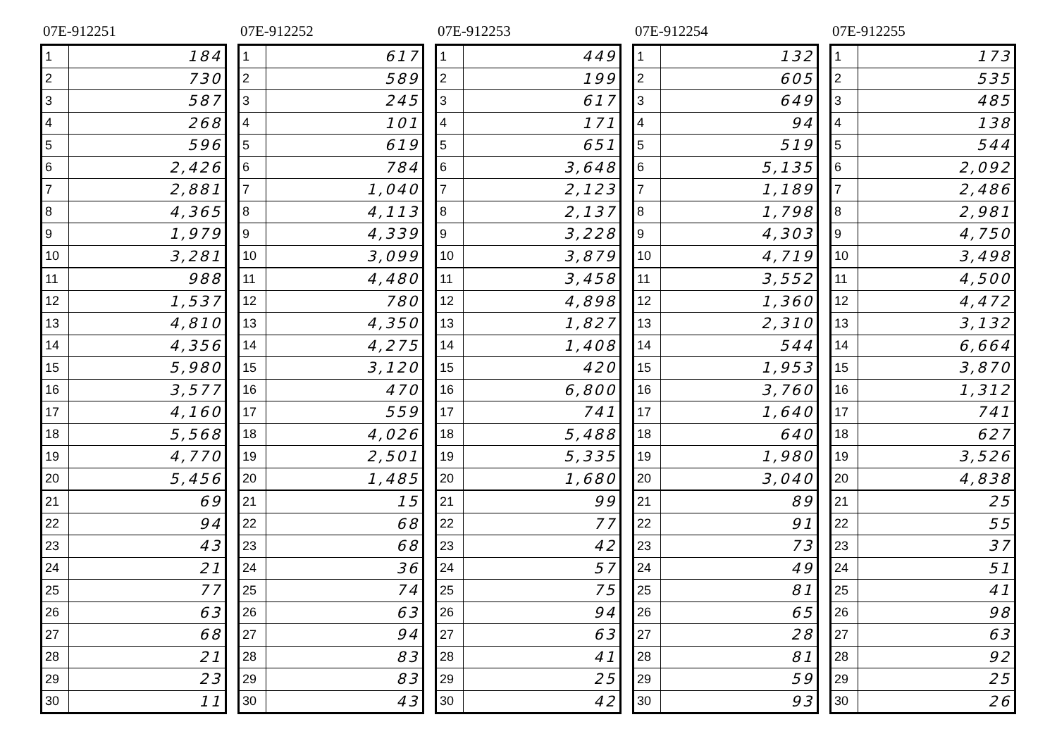07E-912251
| 1 | 184 |
| 2 | 730 |
| 3 | 587 |
| 4 | 268 |
| 5 | 596 |
| 6 | 2,426 |
| 7 | 2,881 |
| 8 | 4,365 |
| 9 | 1,979 |
| 10 | 3,281 |
| 11 | 988 |
| 12 | 1,537 |
| 13 | 4,810 |
| 14 | 4,356 |
| 15 | 5,980 |
| 16 | 3,577 |
| 17 | 4,160 |
| 18 | 5,568 |
| 19 | 4,770 |
| 20 | 5,456 |
| 21 | 69 |
| 22 | 94 |
| 23 | 43 |
| 24 | 21 |
| 25 | 77 |
| 26 | 63 |
| 27 | 68 |
| 28 | 21 |
| 29 | 23 |
| 30 | 11 |
07E-912252
| 1 | 617 |
| 2 | 589 |
| 3 | 245 |
| 4 | 101 |
| 5 | 619 |
| 6 | 784 |
| 7 | 1,040 |
| 8 | 4,113 |
| 9 | 4,339 |
| 10 | 3,099 |
| 11 | 4,480 |
| 12 | 780 |
| 13 | 4,350 |
| 14 | 4,275 |
| 15 | 3,120 |
| 16 | 470 |
| 17 | 559 |
| 18 | 4,026 |
| 19 | 2,501 |
| 20 | 1,485 |
| 21 | 15 |
| 22 | 68 |
| 23 | 68 |
| 24 | 36 |
| 25 | 74 |
| 26 | 63 |
| 27 | 94 |
| 28 | 83 |
| 29 | 83 |
| 30 | 43 |
07E-912253
| 1 | 449 |
| 2 | 199 |
| 3 | 617 |
| 4 | 171 |
| 5 | 651 |
| 6 | 3,648 |
| 7 | 2,123 |
| 8 | 2,137 |
| 9 | 3,228 |
| 10 | 3,879 |
| 11 | 3,458 |
| 12 | 4,898 |
| 13 | 1,827 |
| 14 | 1,408 |
| 15 | 420 |
| 16 | 6,800 |
| 17 | 741 |
| 18 | 5,488 |
| 19 | 5,335 |
| 20 | 1,680 |
| 21 | 99 |
| 22 | 77 |
| 23 | 42 |
| 24 | 57 |
| 25 | 75 |
| 26 | 94 |
| 27 | 63 |
| 28 | 41 |
| 29 | 25 |
| 30 | 42 |
07E-912254
| 1 | 132 |
| 2 | 605 |
| 3 | 649 |
| 4 | 94 |
| 5 | 519 |
| 6 | 5,135 |
| 7 | 1,189 |
| 8 | 1,798 |
| 9 | 4,303 |
| 10 | 4,719 |
| 11 | 3,552 |
| 12 | 1,360 |
| 13 | 2,310 |
| 14 | 544 |
| 15 | 1,953 |
| 16 | 3,760 |
| 17 | 1,640 |
| 18 | 640 |
| 19 | 1,980 |
| 20 | 3,040 |
| 21 | 89 |
| 22 | 91 |
| 23 | 73 |
| 24 | 49 |
| 25 | 81 |
| 26 | 65 |
| 27 | 28 |
| 28 | 81 |
| 29 | 59 |
| 30 | 93 |
07E-912255
| 1 | 173 |
| 2 | 535 |
| 3 | 485 |
| 4 | 138 |
| 5 | 544 |
| 6 | 2,092 |
| 7 | 2,486 |
| 8 | 2,981 |
| 9 | 4,750 |
| 10 | 3,498 |
| 11 | 4,500 |
| 12 | 4,472 |
| 13 | 3,132 |
| 14 | 6,664 |
| 15 | 3,870 |
| 16 | 1,312 |
| 17 | 741 |
| 18 | 627 |
| 19 | 3,526 |
| 20 | 4,838 |
| 21 | 25 |
| 22 | 55 |
| 23 | 37 |
| 24 | 51 |
| 25 | 41 |
| 26 | 98 |
| 27 | 63 |
| 28 | 92 |
| 29 | 25 |
| 30 | 26 |